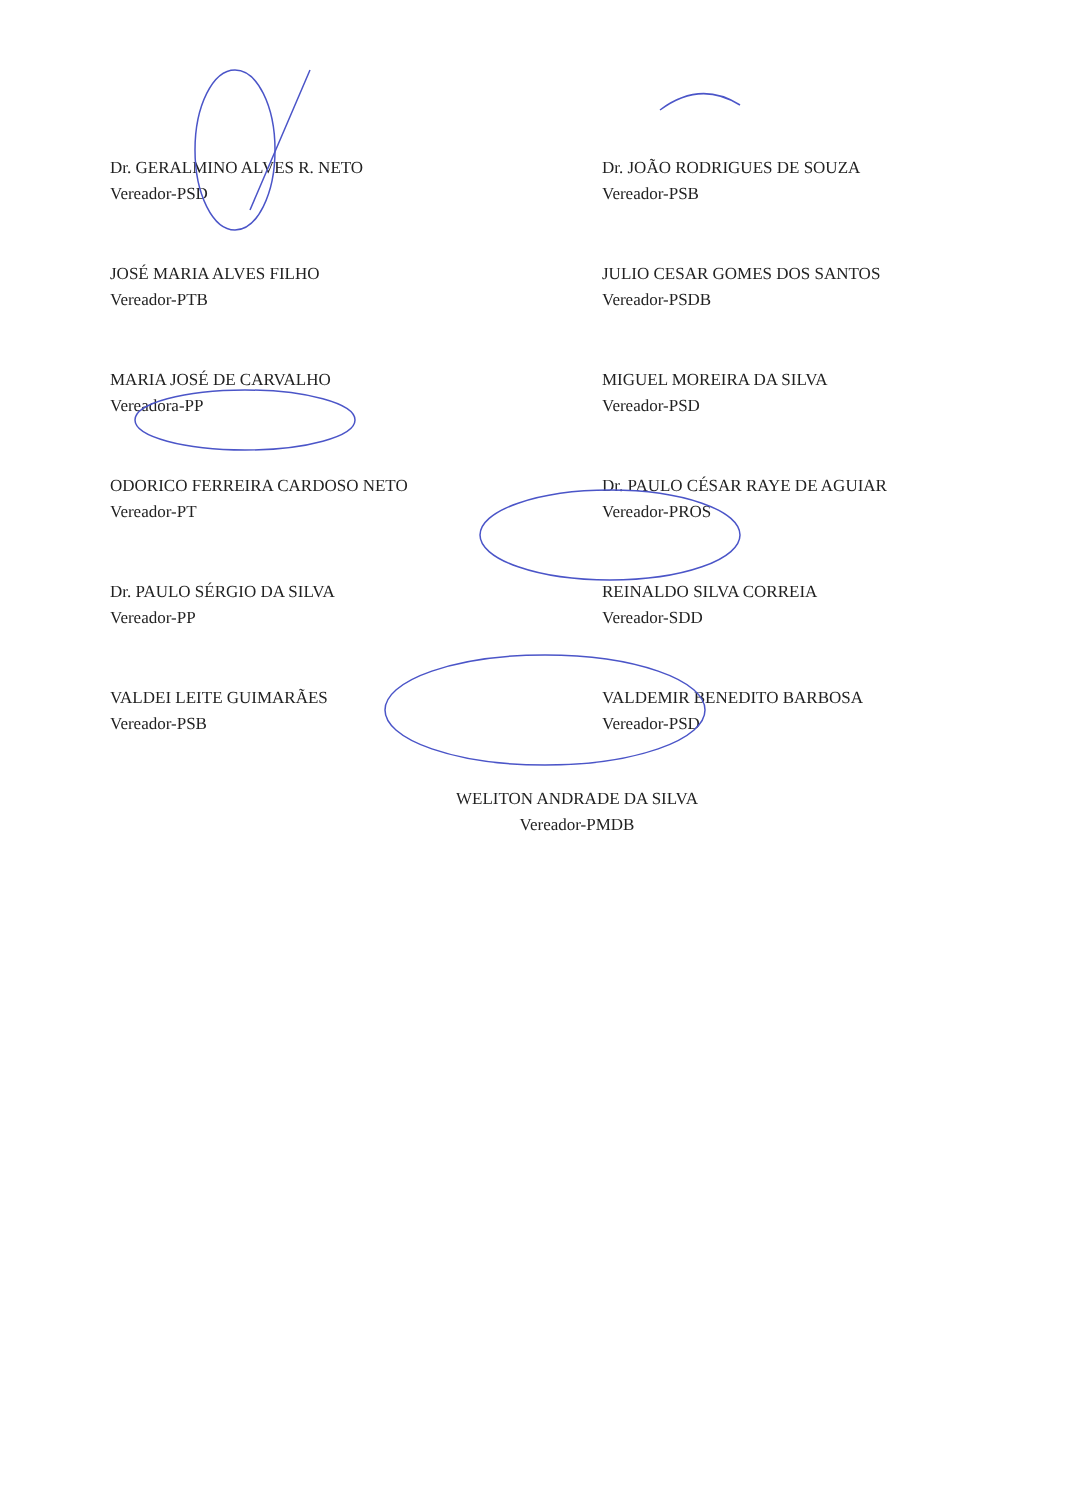Dr. GERALMINO ALVES R. NETO
Vereador-PSD
JOSÉ MARIA ALVES FILHO
Vereador-PTB
MARIA JOSÉ DE CARVALHO
Vereadora-PP
ODORICO FERREIRA CARDOSO NETO
Vereador-PT
Dr. PAULO SÉRGIO DA SILVA
Vereador-PP
VALDEI LEITE GUIMARÃES
Vereador-PSB
Dr. JOÃO RODRIGUES DE SOUZA
Vereador-PSB
JULIO CESAR GOMES DOS SANTOS
Vereador-PSDB
MIGUEL MOREIRA DA SILVA
Vereador-PSD
Dr. PAULO CÉSAR RAYE DE AGUIAR
Vereador-PROS
REINALDO SILVA CORREIA
Vereador-SDD
VALDEMIR BENEDITO BARBOSA
Vereador-PSD
WELITON ANDRADE DA SILVA
Vereador-PMDB